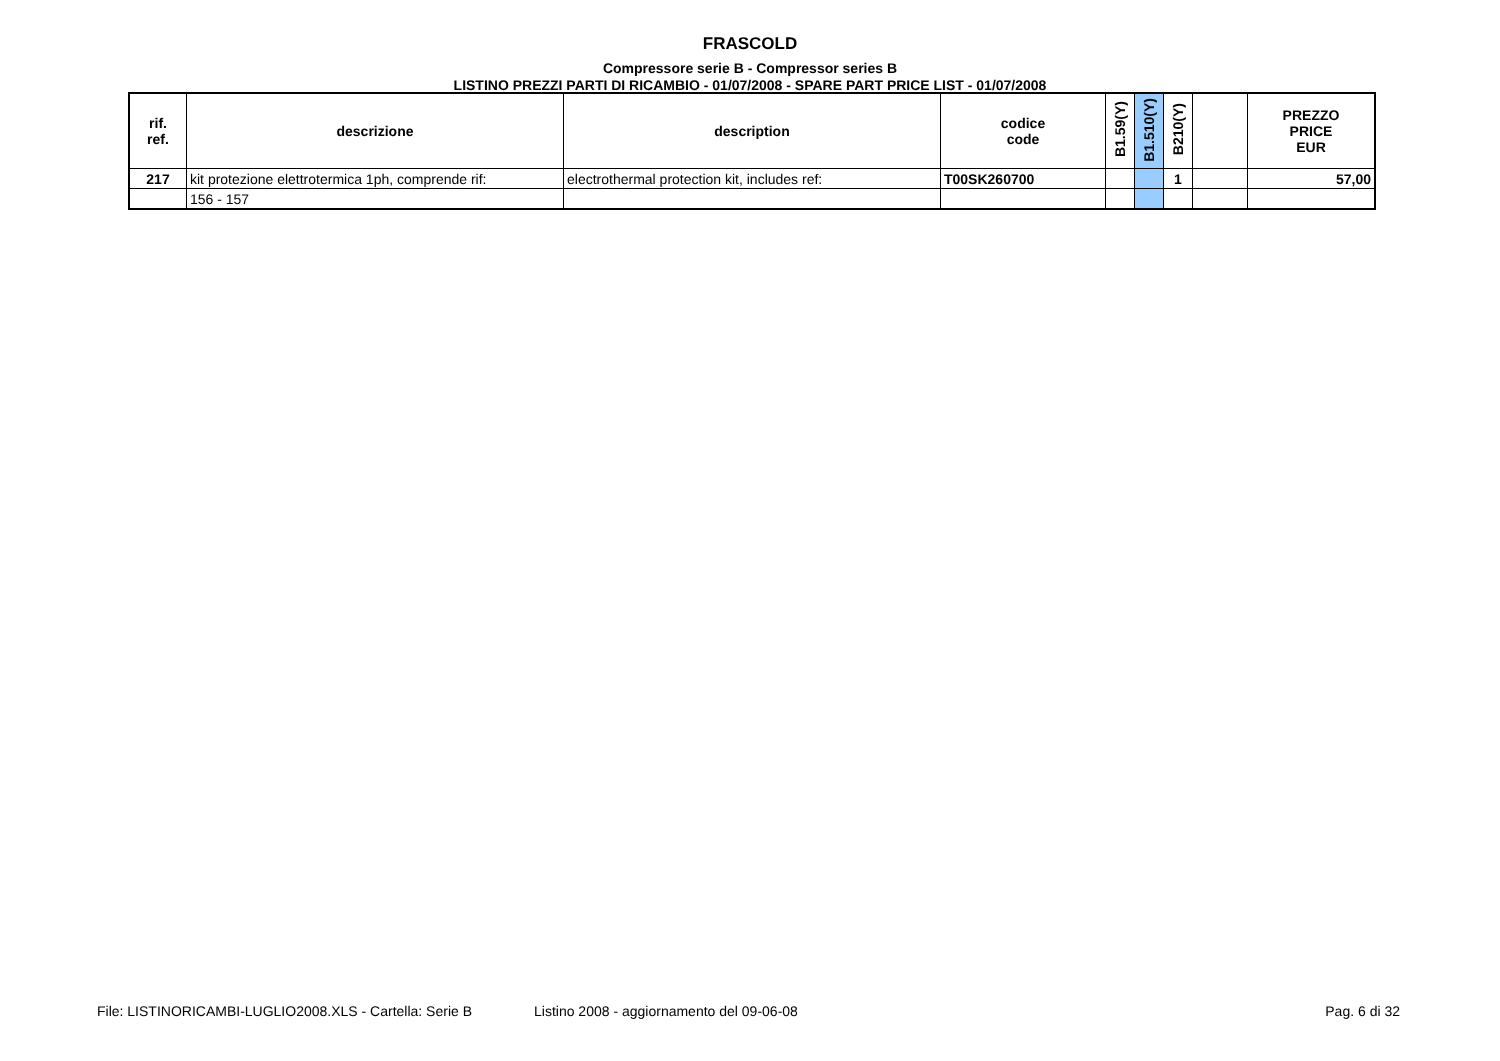FRASCOLD
Compressore serie B - Compressor series B
LISTINO PREZZI PARTI DI RICAMBIO - 01/07/2008 - SPARE PART PRICE LIST - 01/07/2008
| rif. ref. | descrizione | description | codice code | B1.59(Y) | B1.510(Y) | B210(Y) | | PREZZO PRICE EUR |
| --- | --- | --- | --- | --- | --- | --- | --- | --- |
| 217 | kit protezione elettrotermica 1ph, comprende rif: | electrothermal protection kit, includes ref: | T00SK260700 | | | 1 | | 57,00 |
| | 156 - 157 | | | | | | | |
File: LISTINORICAMBI-LUGLIO2008.XLS - Cartella: Serie B Listino 2008 - aggiornamento del 09-06-08 Pag. 6 di 32